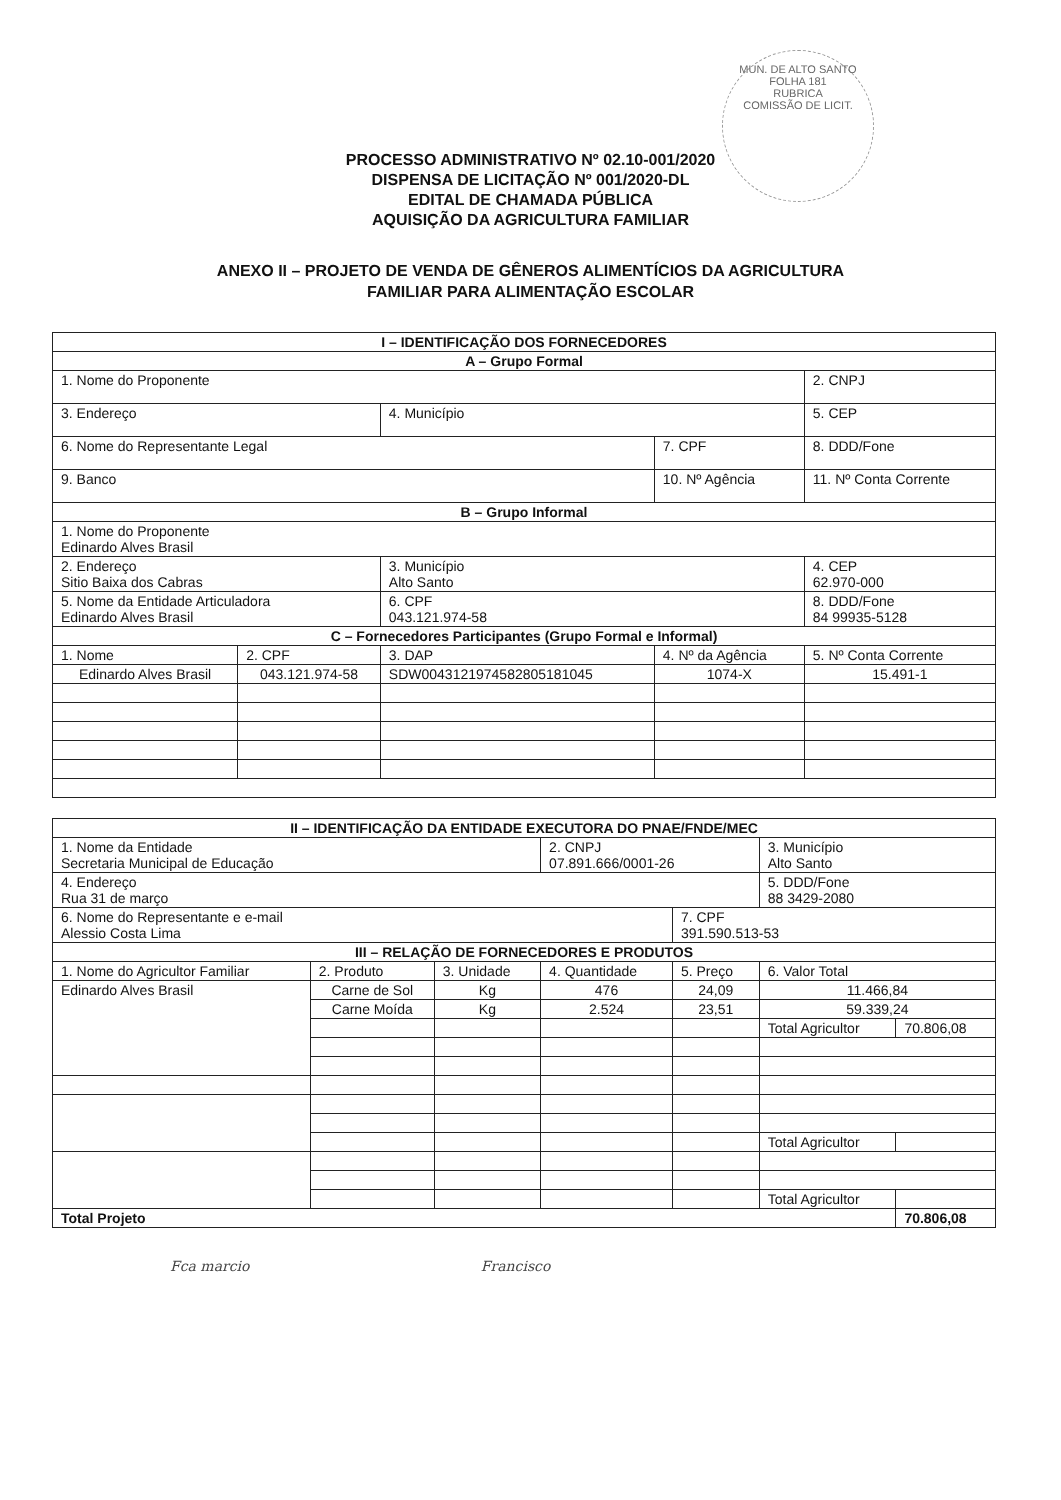MUN. DE ALTO SANTO
FOLHA 181
RUBRICA
COMISSÃO DE LICIT.
PROCESSO ADMINISTRATIVO Nº 02.10-001/2020
DISPENSA DE LICITAÇÃO Nº 001/2020-DL
EDITAL DE CHAMADA PÚBLICA
AQUISIÇÃO DA AGRICULTURA FAMILIAR
ANEXO II – PROJETO DE VENDA DE GÊNEROS ALIMENTÍCIOS DA AGRICULTURA
FAMILIAR PARA ALIMENTAÇÃO ESCOLAR
| I – IDENTIFICAÇÃO DOS FORNECEDORES | | | | |
| --- | --- | --- | --- | --- |
| A – Grupo Formal | | | | |
| 1. Nome do Proponente | | | | 2. CNPJ |
| 3. Endereço | | 4. Município | | 5. CEP |
| 6. Nome do Representante Legal | | | 7. CPF | 8. DDD/Fone |
| 9. Banco | | | 10. Nº Agência | 11. Nº Conta Corrente |
| B – Grupo Informal | | | | |
| 1. Nome do Proponente Edinardo Alves Brasil | | | | |
| 2. Endereço Sitio Baixa dos Cabras | | 3. Município Alto Santo | | 4. CEP 62.970-000 |
| 5. Nome da Entidade Articuladora Edinardo Alves Brasil | | 6. CPF 043.121.974-58 | | 8. DDD/Fone 84 99935-5128 |
| C – Fornecedores Participantes (Grupo Formal e Informal) | | | | |
| 1. Nome | 2. CPF | 3. DAP | 4. Nº da Agência | 5. Nº Conta Corrente |
| Edinardo Alves Brasil | 043.121.974-58 | SDW0043121974582805181045 | 1074-X | 15.491-1 |
| II – IDENTIFICAÇÃO DA ENTIDADE EXECUTORA DO PNAE/FNDE/MEC | | | | | | |
| --- | --- | --- | --- | --- | --- | --- |
| 1. Nome da Entidade Secretaria Municipal de Educação | | | 2. CNPJ 07.891.666/0001-26 | | 3. Município Alto Santo | |
| 4. Endereço Rua 31 de março | | | | | 5. DDD/Fone 88 3429-2080 | |
| 6. Nome do Representante e e-mail Alessio Costa Lima | | | | 7. CPF 391.590.513-53 | | |
| III – RELAÇÃO DE FORNECEDORES E PRODUTOS | | | | | | |
| 1. Nome do Agricultor Familiar | 2. Produto | 3. Unidade | 4. Quantidade | 5. Preço | 6. Valor Total | |
| Edinardo Alves Brasil | Carne de Sol | Kg | 476 | 24,09 | 11.466,84 | |
| | Carne Moída | Kg | 2.524 | 23,51 | 59.339,24 | |
| | | | | | Total Agricultor | 70.806,08 |
| | | | | | Total Agricultor | |
| | | | | | Total Agricultor | |
| Total Projeto | | | | | | 70.806,08 |
Fca marcio Francisco